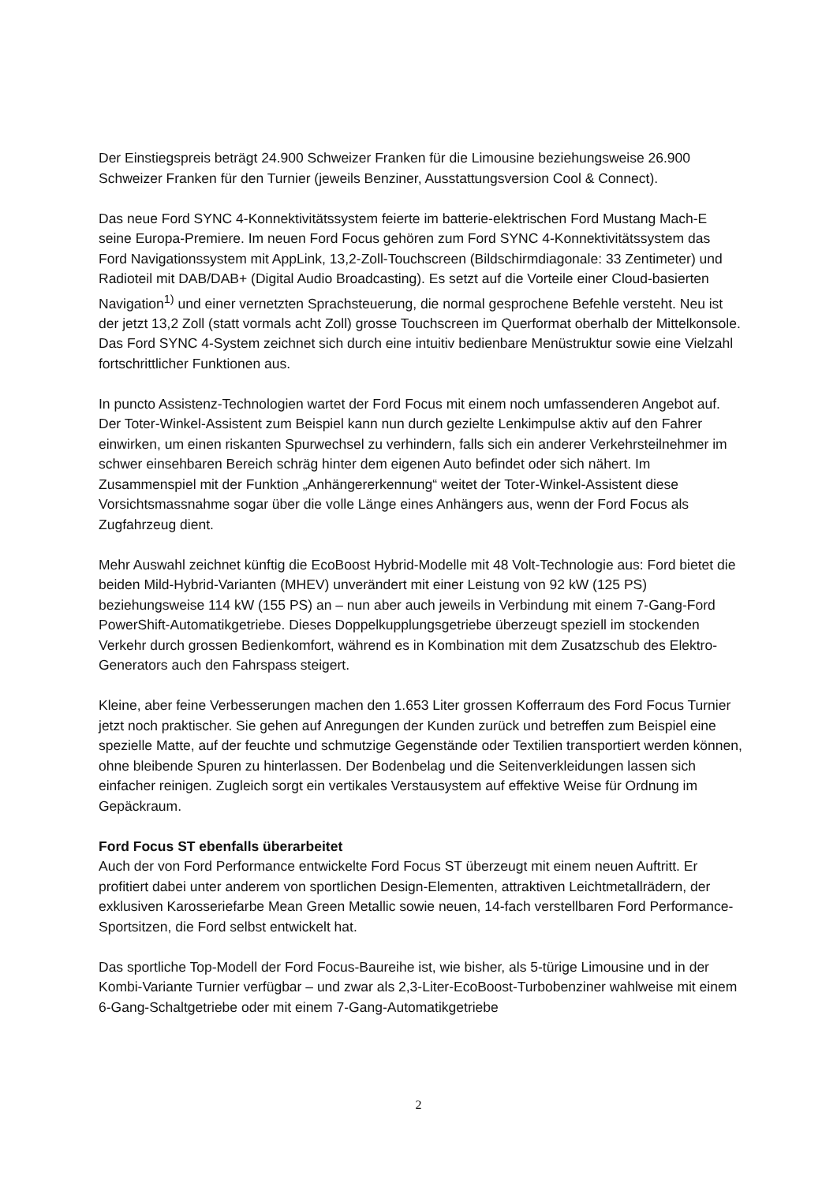Der Einstiegspreis beträgt 24.900 Schweizer Franken für die Limousine beziehungsweise 26.900 Schweizer Franken für den Turnier (jeweils Benziner, Ausstattungsversion Cool & Connect).
Das neue Ford SYNC 4-Konnektivitätssystem feierte im batterie-elektrischen Ford Mustang Mach-E seine Europa-Premiere. Im neuen Ford Focus gehören zum Ford SYNC 4-Konnektivitätssystem das Ford Navigationssystem mit AppLink, 13,2-Zoll-Touchscreen (Bildschirmdiagonale: 33 Zentimeter) und Radioteil mit DAB/DAB+ (Digital Audio Broadcasting). Es setzt auf die Vorteile einer Cloud-basierten Navigation<sup>1)</sup> und einer vernetzten Sprachsteuerung, die normal gesprochene Befehle versteht. Neu ist der jetzt 13,2 Zoll (statt vormals acht Zoll) grosse Touchscreen im Querformat oberhalb der Mittelkonsole. Das Ford SYNC 4-System zeichnet sich durch eine intuitiv bedienbare Menüstruktur sowie eine Vielzahl fortschrittlicher Funktionen aus.
In puncto Assistenz-Technologien wartet der Ford Focus mit einem noch umfassenderen Angebot auf. Der Toter-Winkel-Assistent zum Beispiel kann nun durch gezielte Lenkimpulse aktiv auf den Fahrer einwirken, um einen riskanten Spurwechsel zu verhindern, falls sich ein anderer Verkehrsteilnehmer im schwer einsehbaren Bereich schräg hinter dem eigenen Auto befindet oder sich nähert. Im Zusammenspiel mit der Funktion „Anhängererkennung“ weitet der Toter-Winkel-Assistent diese Vorsichtsmassnahme sogar über die volle Länge eines Anhängers aus, wenn der Ford Focus als Zugfahrzeug dient.
Mehr Auswahl zeichnet künftig die EcoBoost Hybrid-Modelle mit 48 Volt-Technologie aus: Ford bietet die beiden Mild-Hybrid-Varianten (MHEV) unverändert mit einer Leistung von 92 kW (125 PS) beziehungsweise 114 kW (155 PS) an – nun aber auch jeweils in Verbindung mit einem 7-Gang-Ford PowerShift-Automatikgetriebe. Dieses Doppelkupplungsgetriebe überzeugt speziell im stockenden Verkehr durch grossen Bedienkomfort, während es in Kombination mit dem Zusatzschub des Elektro-Generators auch den Fahrspass steigert.
Kleine, aber feine Verbesserungen machen den 1.653 Liter grossen Kofferraum des Ford Focus Turnier jetzt noch praktischer. Sie gehen auf Anregungen der Kunden zurück und betreffen zum Beispiel eine spezielle Matte, auf der feuchte und schmutzige Gegenstände oder Textilien transportiert werden können, ohne bleibende Spuren zu hinterlassen. Der Bodenbelag und die Seitenverkleidungen lassen sich einfacher reinigen. Zugleich sorgt ein vertikales Verstausystem auf effektive Weise für Ordnung im Gepäckraum.
Ford Focus ST ebenfalls überarbeitet
Auch der von Ford Performance entwickelte Ford Focus ST überzeugt mit einem neuen Auftritt. Er profitiert dabei unter anderem von sportlichen Design-Elementen, attraktiven Leichtmetallrädern, der exklusiven Karosseriefarbe Mean Green Metallic sowie neuen, 14-fach verstellbaren Ford Performance-Sportsitzen, die Ford selbst entwickelt hat.
Das sportliche Top-Modell der Ford Focus-Baureihe ist, wie bisher, als 5-türige Limousine und in der Kombi-Variante Turnier verfügbar – und zwar als 2,3-Liter-EcoBoost-Turbobenziner wahlweise mit einem 6-Gang-Schaltgetriebe oder mit einem 7-Gang-Automatikgetriebe
2